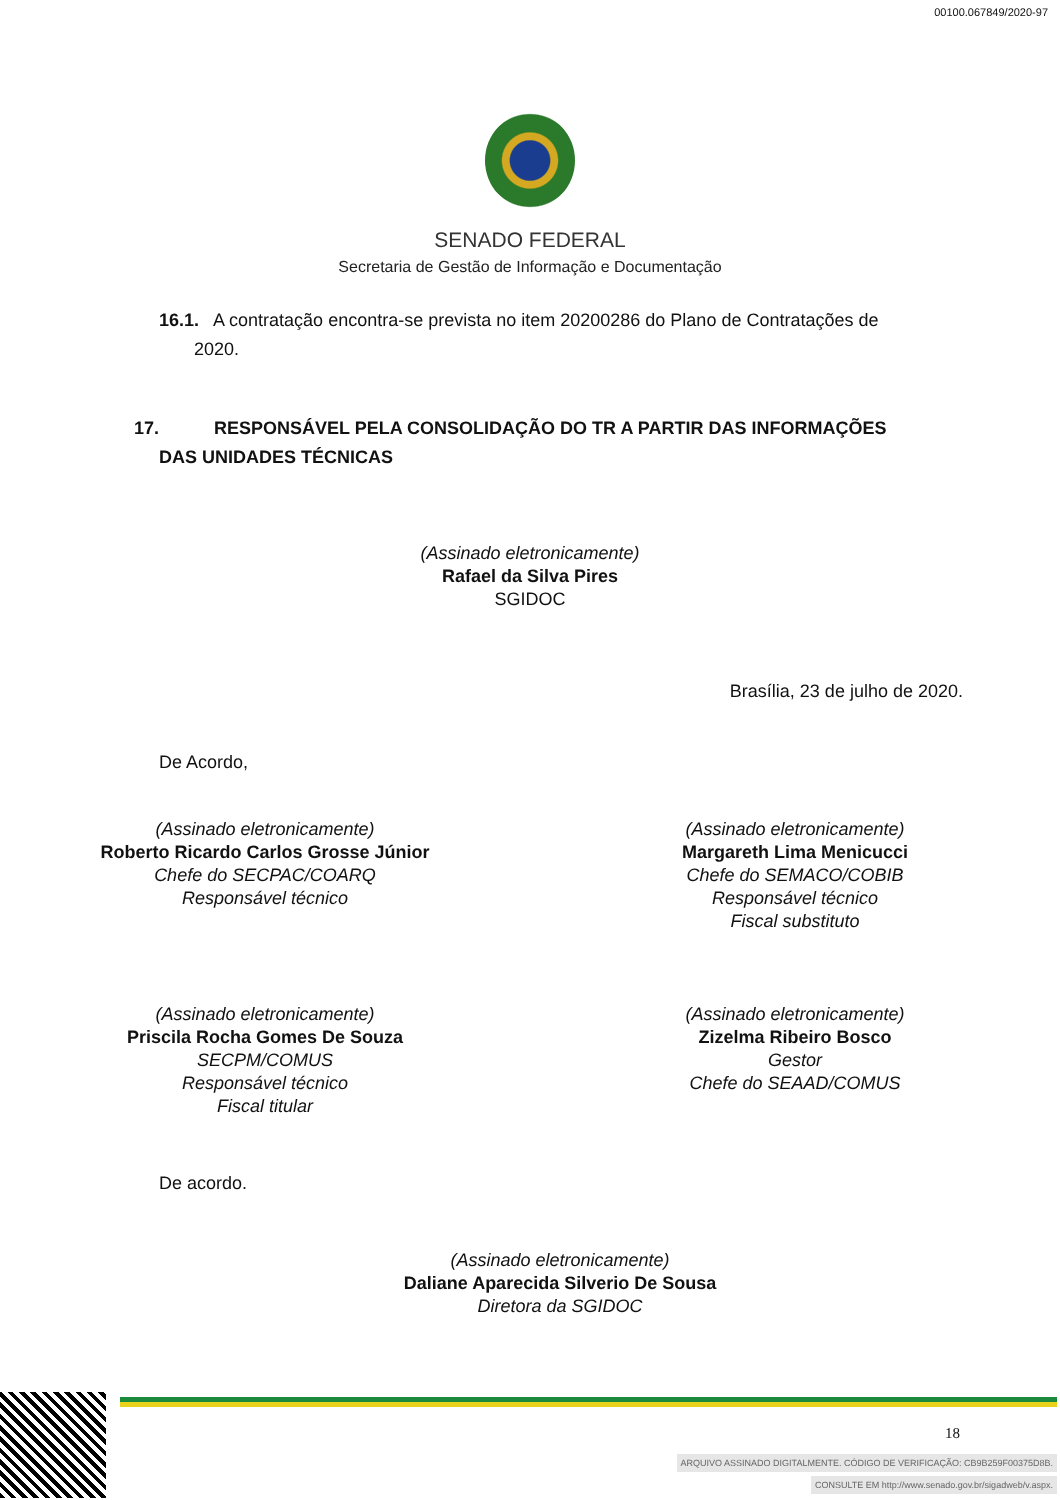00100.067849/2020-97
SENADO FEDERAL
Secretaria de Gestão de Informação e Documentação
16.1. A contratação encontra-se prevista no item 20200286 do Plano de Contratações de
2020.
17. RESPONSÁVEL PELA CONSOLIDAÇÃO DO TR A PARTIR DAS INFORMAÇÕES
DAS UNIDADES TÉCNICAS
(Assinado eletronicamente)
Rafael da Silva Pires
SGIDOC
Brasília, 23 de julho de 2020.
De Acordo,
(Assinado eletronicamente)
Roberto Ricardo Carlos Grosse Júnior
Chefe do SECPAC/COARQ
Responsável técnico
(Assinado eletronicamente)
Margareth Lima Menicucci
Chefe do SEMACO/COBIB
Responsável técnico
Fiscal substituto
(Assinado eletronicamente)
Priscila Rocha Gomes De Souza
SECPM/COMUS
Responsável técnico
Fiscal titular
(Assinado eletronicamente)
Zizelma Ribeiro Bosco
Gestor
Chefe do SEAAD/COMUS
De acordo.
(Assinado eletronicamente)
Daliane Aparecida Silverio De Sousa
Diretora da SGIDOC
18
ARQUIVO ASSINADO DIGITALMENTE. CÓDIGO DE VERIFICAÇÃO: CB9B259F00375D8B.
CONSULTE EM http://www.senado.gov.br/sigadweb/v.aspx.